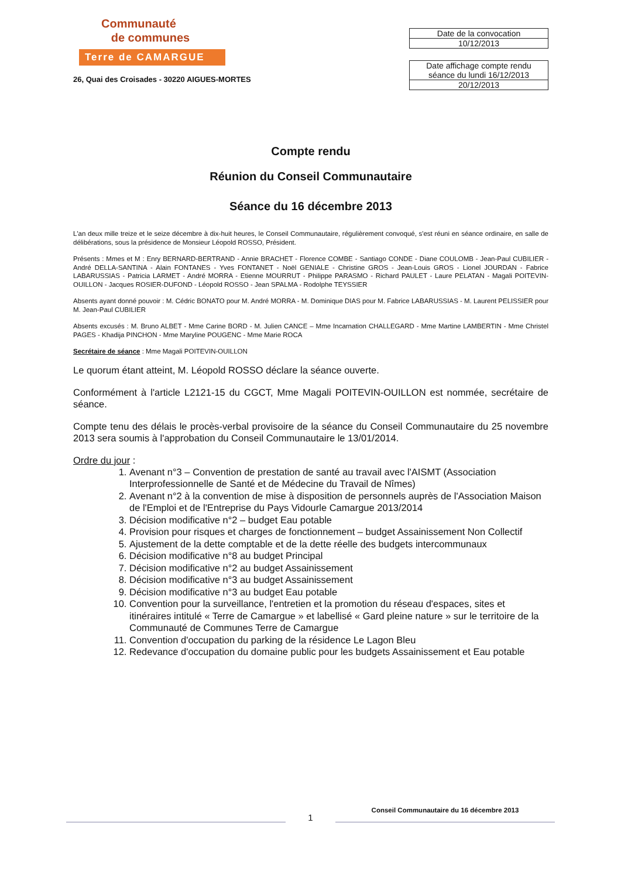Communauté
de communes
Terre de CAMARGUE
26, Quai des Croisades - 30220 AIGUES-MORTES
| Date de la convocation |
| 10/12/2013 |
| Date affichage compte rendu séance du lundi 16/12/2013 |
| 20/12/2013 |
Compte rendu
Réunion du Conseil Communautaire
Séance du 16 décembre 2013
L'an deux mille treize et le seize décembre à dix-huit heures, le Conseil Communautaire, régulièrement convoqué, s'est réuni en séance ordinaire, en salle de délibérations, sous la présidence de Monsieur Léopold ROSSO, Président.
Présents : Mmes et M : Enry BERNARD-BERTRAND - Annie BRACHET - Florence COMBE - Santiago CONDE - Diane COULOMB - Jean-Paul CUBILIER - André DELLA-SANTINA - Alain FONTANES - Yves FONTANET - Noël GENIALE - Christine GROS - Jean-Louis GROS - Lionel JOURDAN - Fabrice LABARUSSIAS - Patricia LARMET - André MORRA - Etienne MOURRUT - Philippe PARASMO - Richard PAULET - Laure PELATAN - Magali POITEVIN-OUILLON - Jacques ROSIER-DUFOND - Léopold ROSSO - Jean SPALMA - Rodolphe TEYSSIER
Absents ayant donné pouvoir : M. Cédric BONATO pour M. André MORRA - M. Dominique DIAS pour M. Fabrice LABARUSSIAS - M. Laurent PELISSIER pour M. Jean-Paul CUBILIER
Absents excusés : M. Bruno ALBET - Mme Carine BORD - M. Julien CANCE – Mme Incarnation CHALLEGARD - Mme Martine LAMBERTIN - Mme Christel PAGES - Khadija PINCHON - Mme Maryline POUGENC - Mme Marie ROCA
Secrétaire de séance : Mme Magali POITEVIN-OUILLON
Le quorum étant atteint, M. Léopold ROSSO déclare la séance ouverte.
Conformément à l'article L2121-15 du CGCT, Mme Magali POITEVIN-OUILLON est nommée, secrétaire de séance.
Compte tenu des délais le procès-verbal provisoire de la séance du Conseil Communautaire du 25 novembre 2013 sera soumis à l'approbation du Conseil Communautaire le 13/01/2014.
Ordre du jour :
1. Avenant n°3 – Convention de prestation de santé au travail avec l'AISMT (Association Interprofessionnelle de Santé et de Médecine du Travail de Nîmes)
2. Avenant n°2 à la convention de mise à disposition de personnels auprès de l'Association Maison de l'Emploi et de l'Entreprise du Pays Vidourle Camargue 2013/2014
3. Décision modificative n°2 – budget Eau potable
4. Provision pour risques et charges de fonctionnement – budget Assainissement Non Collectif
5. Ajustement de la dette comptable et de la dette réelle des budgets intercommunaux
6. Décision modificative n°8 au budget Principal
7. Décision modificative n°2 au budget Assainissement
8. Décision modificative n°3 au budget Assainissement
9. Décision modificative n°3 au budget Eau potable
10. Convention pour la surveillance, l'entretien et la promotion du réseau d'espaces, sites et itinéraires intitulé « Terre de Camargue » et labellisé « Gard pleine nature » sur le territoire de la Communauté de Communes Terre de Camargue
11. Convention d'occupation du parking de la résidence Le Lagon Bleu
12. Redevance d'occupation du domaine public pour les budgets Assainissement et Eau potable
1 Conseil Communautaire du 16 décembre 2013